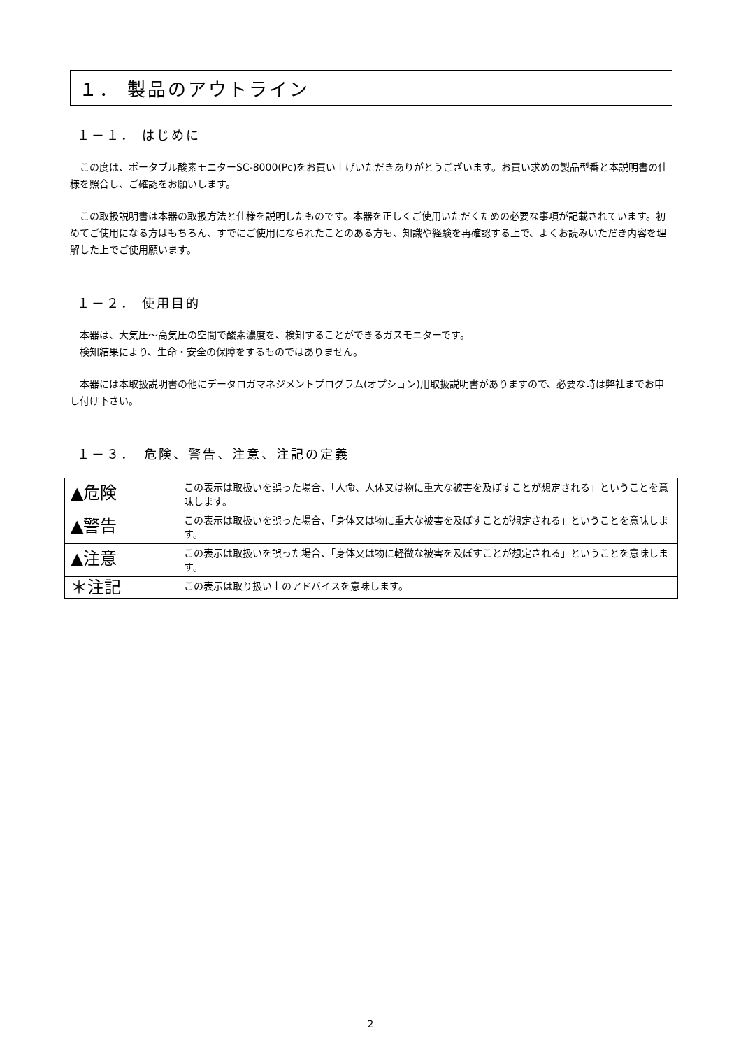１． 製品のアウトライン
１－１． はじめに
　この度は、ポータブル酸素モニターSC-8000(Pc)をお買い上げいただきありがとうございます。お買い求めの製品型番と本説明書の仕様を照合し、ご確認をお願いします。
　この取扱説明書は本器の取扱方法と仕様を説明したものです。本器を正しくご使用いただくための必要な事項が記載されています。初めてご使用になる方はもちろん、すでにご使用になられたことのある方も、知識や経験を再確認する上で、よくお読みいただき内容を理解した上でご使用願います。
１－２． 使用目的
　本器は、大気圧～高気圧の空間で酸素濃度を、検知することができるガスモニターです。
　検知結果により、生命・安全の保障をするものではありません。
　本器には本取扱説明書の他にデータロガマネジメントプログラム(オプション)用取扱説明書がありますので、必要な時は弊社までお申し付け下さい。
１－３．　危険、警告、注意、注記の定義
| ▲危険 | この表示は取扱いを誤った場合、「人命、人体又は物に重大な被害を及ぼすことが想定される」ということを意味します。 |
| ▲警告 | この表示は取扱いを誤った場合、「身体又は物に重大な被害を及ぼすことが想定される」ということを意味します。 |
| ▲注意 | この表示は取扱いを誤った場合、「身体又は物に軽微な被害を及ぼすことが想定される」ということを意味します。 |
| ＊注記 | この表示は取り扱い上のアドバイスを意味します。 |
2